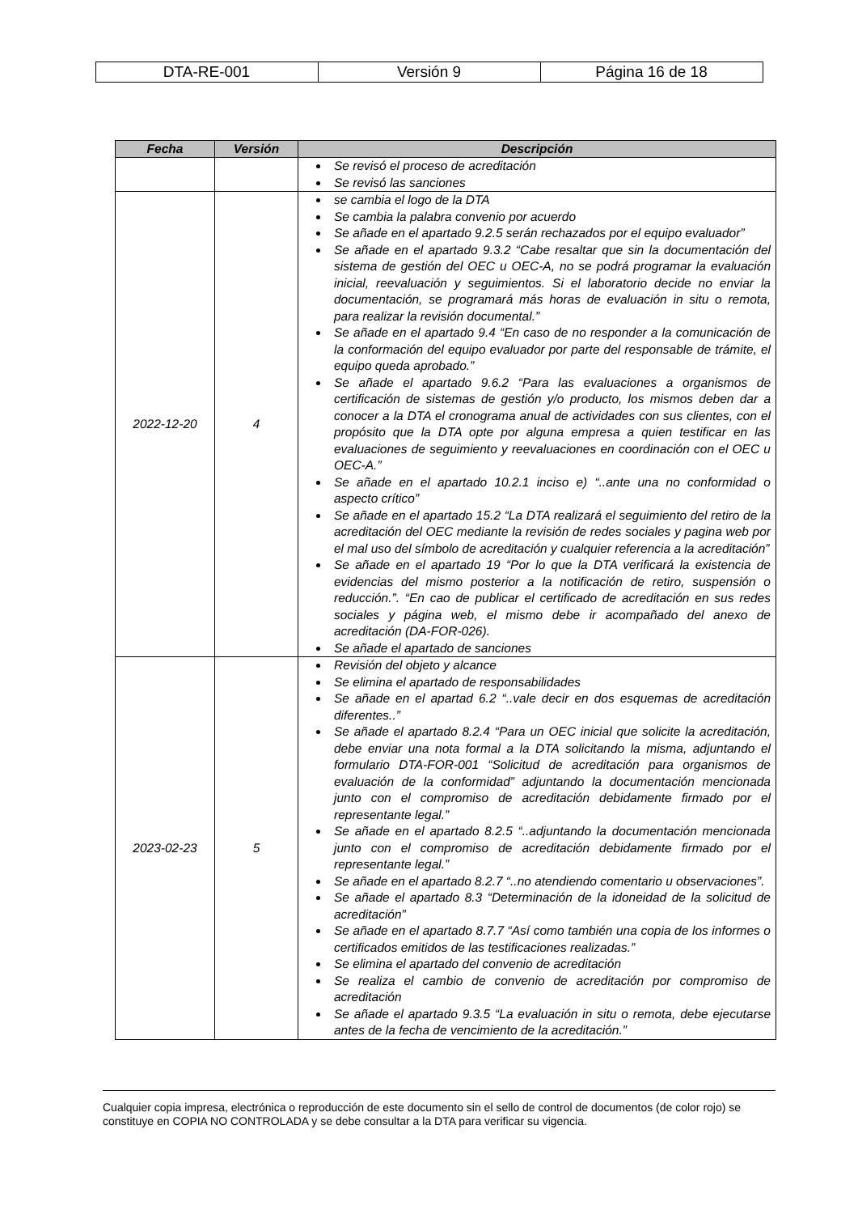| DTA-RE-001 | Versión 9 | Página 16 de 18 |
| Fecha | Versión | Descripción |
| --- | --- | --- |
| | | Se revisó el proceso de acreditación Se revisó las sanciones |
| 2022-12-20 | 4 | se cambia el logo de la DTA Se cambia la palabra convenio por acuerdo Se añade en el apartado 9.2.5 serán rechazados por el equipo evaluador” Se añade en el apartado 9.3.2 “Cabe resaltar que sin la documentación del sistema de gestión del OEC u OEC-A, no se podrá programar la evaluación inicial, reevaluación y seguimientos. Si el laboratorio decide no enviar la documentación, se programará más horas de evaluación in situ o remota, para realizar la revisión documental.” Se añade en el apartado 9.4 “En caso de no responder a la comunicación de la conformación del equipo evaluador por parte del responsable de trámite, el equipo queda aprobado.” Se añade el apartado 9.6.2 “Para las evaluaciones a organismos de certificación de sistemas de gestión y/o producto, los mismos deben dar a conocer a la DTA el cronograma anual de actividades con sus clientes, con el propósito que la DTA opte por alguna empresa a quien testificar en las evaluaciones de seguimiento y reevaluaciones en coordinación con el OEC u OEC-A.” Se añade en el apartado 10.2.1 inciso e) “..ante una no conformidad o aspecto crítico” Se añade en el apartado 15.2 “La DTA realizará el seguimiento del retiro de la acreditación del OEC mediante la revisión de redes sociales y pagina web por el mal uso del símbolo de acreditación y cualquier referencia a la acreditación” Se añade en el apartado 19 “Por lo que la DTA verificará la existencia de evidencias del mismo posterior a la notificación de retiro, suspensión o reducción.”. “En cao de publicar el certificado de acreditación en sus redes sociales y página web, el mismo debe ir acompañado del anexo de acreditación (DA-FOR-026). Se añade el apartado de sanciones |
| 2023-02-23 | 5 | Revisión del objeto y alcance Se elimina el apartado de responsabilidades Se añade en el apartad 6.2 “..vale decir en dos esquemas de acreditación diferentes..” Se añade el apartado 8.2.4 “Para un OEC inicial que solicite la acreditación, debe enviar una nota formal a la DTA solicitando la misma, adjuntando el formulario DTA-FOR-001 “Solicitud de acreditación para organismos de evaluación de la conformidad” adjuntando la documentación mencionada junto con el compromiso de acreditación debidamente firmado por el representante legal.” Se añade en el apartado 8.2.5 “..adjuntando la documentación mencionada junto con el compromiso de acreditación debidamente firmado por el representante legal.” Se añade en el apartado 8.2.7 “..no atendiendo comentario u observaciones”. Se añade el apartado 8.3 “Determinación de la idoneidad de la solicitud de acreditación” Se añade en el apartado 8.7.7 “Así como también una copia de los informes o certificados emitidos de las testificaciones realizadas.” Se elimina el apartado del convenio de acreditación Se realiza el cambio de convenio de acreditación por compromiso de acreditación Se añade el apartado 9.3.5 “La evaluación in situ o remota, debe ejecutarse antes de la fecha de vencimiento de la acreditación.” |
Cualquier copia impresa, electrónica o reproducción de este documento sin el sello de control de documentos (de color rojo) se constituye en COPIA NO CONTROLADA y se debe consultar a la DTA para verificar su vigencia.